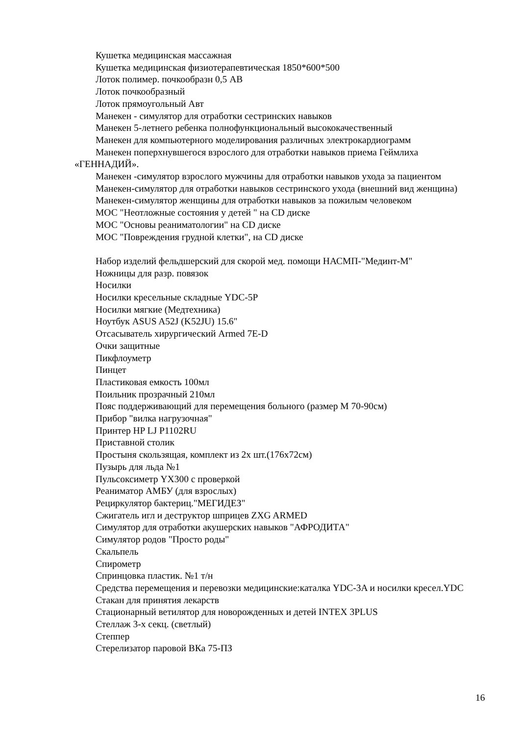Кушетка медицинская массажная
Кушетка медицинская физиотерапевтическая 1850*600*500
Лоток полимер. почкообразн 0,5 АВ
Лоток почкообразный
Лоток прямоугольный Авт
Манекен - симулятор для отработки сестринских навыков
Манекен 5-летнего ребенка полнофункциональный высококачественный
Манекен для компьютерного моделирования различных электрокардиограмм
Манекен поперхнувшегося взрослого для отработки навыков приема Геймлиха «ГЕННАДИЙ».
Манекен -симулятор взрослого мужчины для отработки навыков ухода за пациентом
Манекен-симулятор для отработки навыков сестринского ухода (внешний вид женщина)
Манекен-симулятор женщины для отработки навыков за пожилым человеком
МОС "Неотложные состояния у детей " на CD диске
МОС "Основы реаниматологии" на CD диске
МОС "Повреждения грудной клетки", на CD диске
Набор изделий фельдшерский для скорой мед. помощи НАСМП-"Мединт-М"
Ножницы для разр. повязок
Носилки
Носилки кресельные складные YDC-5P
Носилки мягкие (Медтехника)
Ноутбук ASUS A52J (K52JU) 15.6"
Отсасыватель хирургический Armed 7E-D
Очки защитные
Пикфлоуметр
Пинцет
Пластиковая емкость 100мл
Поильник прозрачный 210мл
Пояс поддерживающий для перемещения больного (размер М 70-90см)
Прибор "вилка нагрузочная"
Принтер HP LJ P1102RU
Приставной столик
Простыня скользящая, комплект из 2х шт.(176х72см)
Пузырь для льда №1
Пульсоксиметр YX300 с проверкой
Реаниматор АМБУ (для взрослых)
Рециркулятор бактериц."МЕГИДЕЗ"
Сжигатель игл и деструктор шприцев ZXG ARMED
Симулятор для отработки акушерских навыков "АФРОДИТА"
Симулятор родов "Просто роды"
Скальпель
Спирометр
Спринцовка пластик. №1 т/н
Средства перемещения и перевозки медицинские:каталка YDC-3A и носилки кресел.YDC
Стакан для принятия лекарств
Стационарный ветилятор для новорожденных и детей INTEX 3PLUS
Стеллаж 3-х секц. (светлый)
Степпер
Стерелизатор паровой ВКа 75-ПЗ
16